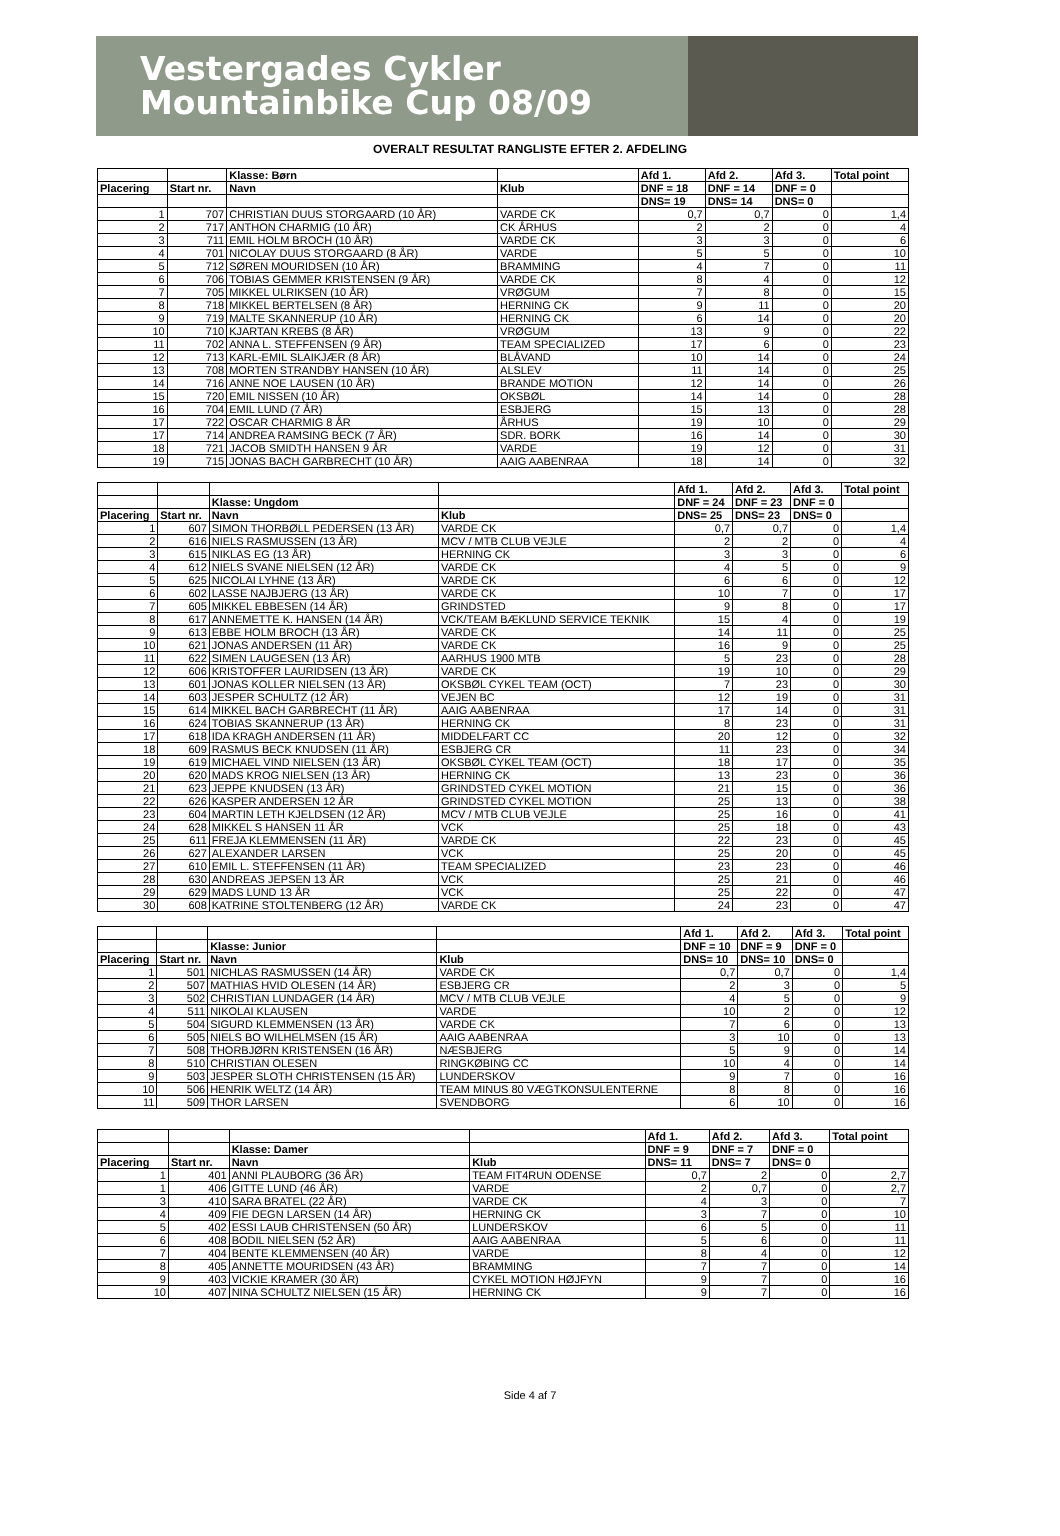Vestergades Cykler
Mountainbike Cup 08/09
OVERALT RESULTAT RANGLISTE EFTER 2. AFDELING
| | | Klasse: Børn | | Afd 1. | Afd 2. | Afd 3. | Total point |
| Placering | Start nr. | Navn | Klub | DNF = 18 | DNF = 14 | DNF = 0 | |
| | | | | DNS= 19 | DNS= 14 | DNS= 0 | |
| 1 | 707 | CHRISTIAN DUUS STORGAARD (10 ÅR) | VARDE CK | 0,7 | 0,7 | 0 | 1,4 |
| 2 | 717 | ANTHON CHARMIG (10 ÅR) | CK ÅRHUS | 2 | 2 | 0 | 4 |
| 3 | 711 | EMIL HOLM BROCH (10 ÅR) | VARDE CK | 3 | 3 | 0 | 6 |
| 4 | 701 | NICOLAY DUUS STORGAARD (8 ÅR) | VARDE | 5 | 5 | 0 | 10 |
| 5 | 712 | SØREN MOURIDSEN (10 ÅR) | BRAMMING | 4 | 7 | 0 | 11 |
| 6 | 706 | TOBIAS GEMMER KRISTENSEN (9 ÅR) | VARDE CK | 8 | 4 | 0 | 12 |
| 7 | 705 | MIKKEL ULRIKSEN (10 ÅR) | VRØGUM | 7 | 8 | 0 | 15 |
| 8 | 718 | MIKKEL BERTELSEN (8 ÅR) | HERNING CK | 9 | 11 | 0 | 20 |
| 9 | 719 | MALTE SKANNERUP (10 ÅR) | HERNING CK | 6 | 14 | 0 | 20 |
| 10 | 710 | KJARTAN KREBS (8 ÅR) | VRØGUM | 13 | 9 | 0 | 22 |
| 11 | 702 | ANNA L. STEFFENSEN (9 ÅR) | TEAM SPECIALIZED | 17 | 6 | 0 | 23 |
| 12 | 713 | KARL-EMIL SLAIKJÆR (8 ÅR) | BLÅVAND | 10 | 14 | 0 | 24 |
| 13 | 708 | MORTEN STRANDBY HANSEN (10 ÅR) | ALSLEV | 11 | 14 | 0 | 25 |
| 14 | 716 | ANNE NOE LAUSEN (10 ÅR) | BRANDE MOTION | 12 | 14 | 0 | 26 |
| 15 | 720 | EMIL NISSEN (10 ÅR) | OKSBØL | 14 | 14 | 0 | 28 |
| 16 | 704 | EMIL LUND (7 ÅR) | ESBJERG | 15 | 13 | 0 | 28 |
| 17 | 722 | OSCAR CHARMIG 8 ÅR | ÅRHUS | 19 | 10 | 0 | 29 |
| 17 | 714 | ANDREA RAMSING BECK (7 ÅR) | SDR. BORK | 16 | 14 | 0 | 30 |
| 18 | 721 | JACOB SMIDTH HANSEN 9 ÅR | VARDE | 19 | 12 | 0 | 31 |
| 19 | 715 | JONAS BACH GARBRECHT (10 ÅR) | AAIG AABENRAA | 18 | 14 | 0 | 32 |
| | | | | Afd 1. | Afd 2. | Afd 3. | Total point |
| | | Klasse: Ungdom | | DNF = 24 | DNF = 23 | DNF = 0 | |
| Placering | Start nr. | Navn | Klub | DNS= 25 | DNS= 23 | DNS= 0 | |
| 1 | 607 | SIMON THORBØLL PEDERSEN (13 ÅR) | VARDE CK | 0,7 | 0,7 | 0 | 1,4 |
| 2 | 616 | NIELS RASMUSSEN (13 ÅR) | MCV / MTB CLUB VEJLE | 2 | 2 | 0 | 4 |
| 3 | 615 | NIKLAS EG (13 ÅR) | HERNING CK | 3 | 3 | 0 | 6 |
| 4 | 612 | NIELS SVANE NIELSEN (12 ÅR) | VARDE CK | 4 | 5 | 0 | 9 |
| 5 | 625 | NICOLAI LYHNE (13 ÅR) | VARDE CK | 6 | 6 | 0 | 12 |
| 6 | 602 | LASSE NAJBJERG (13 ÅR) | VARDE CK | 10 | 7 | 0 | 17 |
| 7 | 605 | MIKKEL EBBESEN (14 ÅR) | GRINDSTED | 9 | 8 | 0 | 17 |
| 8 | 617 | ANNEMETTE K. HANSEN (14 ÅR) | VCK/TEAM BÆKLUND SERVICE TEKNIK | 15 | 4 | 0 | 19 |
| 9 | 613 | EBBE HOLM BROCH (13 ÅR) | VARDE CK | 14 | 11 | 0 | 25 |
| 10 | 621 | JONAS ANDERSEN (11 ÅR) | VARDE CK | 16 | 9 | 0 | 25 |
| 11 | 622 | SIMEN LAUGESEN (13 ÅR) | AARHUS 1900 MTB | 5 | 23 | 0 | 28 |
| 12 | 606 | KRISTOFFER LAURIDSEN (13 ÅR) | VARDE CK | 19 | 10 | 0 | 29 |
| 13 | 601 | JONAS KOLLER NIELSEN (13 ÅR) | OKSBØL CYKEL TEAM (OCT) | 7 | 23 | 0 | 30 |
| 14 | 603 | JESPER SCHULTZ (12 ÅR) | VEJEN BC | 12 | 19 | 0 | 31 |
| 15 | 614 | MIKKEL BACH GARBRECHT (11 ÅR) | AAIG AABENRAA | 17 | 14 | 0 | 31 |
| 16 | 624 | TOBIAS SKANNERUP (13 ÅR) | HERNING CK | 8 | 23 | 0 | 31 |
| 17 | 618 | IDA KRAGH ANDERSEN (11 ÅR) | MIDDELFART CC | 20 | 12 | 0 | 32 |
| 18 | 609 | RASMUS BECK KNUDSEN (11 ÅR) | ESBJERG CR | 11 | 23 | 0 | 34 |
| 19 | 619 | MICHAEL VIND NIELSEN (13 ÅR) | OKSBØL CYKEL TEAM (OCT) | 18 | 17 | 0 | 35 |
| 20 | 620 | MADS KROG NIELSEN (13 ÅR) | HERNING CK | 13 | 23 | 0 | 36 |
| 21 | 623 | JEPPE KNUDSEN (13 ÅR) | GRINDSTED CYKEL MOTION | 21 | 15 | 0 | 36 |
| 22 | 626 | KASPER ANDERSEN 12 ÅR | GRINDSTED CYKEL MOTION | 25 | 13 | 0 | 38 |
| 23 | 604 | MARTIN LETH KJELDSEN (12 ÅR) | MCV / MTB CLUB VEJLE | 25 | 16 | 0 | 41 |
| 24 | 628 | MIKKEL S HANSEN 11 ÅR | VCK | 25 | 18 | 0 | 43 |
| 25 | 611 | FREJA KLEMMENSEN (11 ÅR) | VARDE CK | 22 | 23 | 0 | 45 |
| 26 | 627 | ALEXANDER LARSEN | VCK | 25 | 20 | 0 | 45 |
| 27 | 610 | EMIL L. STEFFENSEN (11 ÅR) | TEAM SPECIALIZED | 23 | 23 | 0 | 46 |
| 28 | 630 | ANDREAS JEPSEN 13 ÅR | VCK | 25 | 21 | 0 | 46 |
| 29 | 629 | MADS LUND 13 ÅR | VCK | 25 | 22 | 0 | 47 |
| 30 | 608 | KATRINE STOLTENBERG (12 ÅR) | VARDE CK | 24 | 23 | 0 | 47 |
| | | | | Afd 1. | Afd 2. | Afd 3. | Total point |
| | | Klasse: Junior | | DNF = 10 | DNF = 9 | DNF = 0 | |
| Placering | Start nr. | Navn | Klub | DNS= 10 | DNS= 10 | DNS= 0 | |
| 1 | 501 | NICHLAS RASMUSSEN (14 ÅR) | VARDE CK | 0,7 | 0,7 | 0 | 1,4 |
| 2 | 507 | MATHIAS HVID OLESEN (14 ÅR) | ESBJERG CR | 2 | 3 | 0 | 5 |
| 3 | 502 | CHRISTIAN LUNDAGER (14 ÅR) | MCV / MTB CLUB VEJLE | 4 | 5 | 0 | 9 |
| 4 | 511 | NIKOLAI KLAUSEN | VARDE | 10 | 2 | 0 | 12 |
| 5 | 504 | SIGURD KLEMMENSEN (13 ÅR) | VARDE CK | 7 | 6 | 0 | 13 |
| 6 | 505 | NIELS BO WILHELMSEN (15 ÅR) | AAIG AABENRAA | 3 | 10 | 0 | 13 |
| 7 | 508 | THORBJØRN KRISTENSEN (16 ÅR) | NÆSBJERG | 5 | 9 | 0 | 14 |
| 8 | 510 | CHRISTIAN OLESEN | RINGKØBING CC | 10 | 4 | 0 | 14 |
| 9 | 503 | JESPER SLOTH CHRISTENSEN (15 ÅR) | LUNDERSKOV | 9 | 7 | 0 | 16 |
| 10 | 506 | HENRIK WELTZ (14 ÅR) | TEAM MINUS 80 VÆGTKONSULENTERNE | 8 | 8 | 0 | 16 |
| 11 | 509 | THOR LARSEN | SVENDBORG | 6 | 10 | 0 | 16 |
| | | | | Afd 1. | Afd 2. | Afd 3. | Total point |
| | | Klasse: Damer | | DNF = 9 | DNF = 7 | DNF = 0 | |
| Placering | Start nr. | Navn | Klub | DNS= 11 | DNS= 7 | DNS= 0 | |
| 1 | 401 | ANNI PLAUBORG (36 ÅR) | TEAM FIT4RUN ODENSE | 0,7 | 2 | 0 | 2,7 |
| 1 | 406 | GITTE LUND (46 ÅR) | VARDE | 2 | 0,7 | 0 | 2,7 |
| 3 | 410 | SARA BRATEL (22 ÅR) | VARDE CK | 4 | 3 | 0 | 7 |
| 4 | 409 | FIE DEGN LARSEN (14 ÅR) | HERNING CK | 3 | 7 | 0 | 10 |
| 5 | 402 | ESSI LAUB CHRISTENSEN (50 ÅR) | LUNDERSKOV | 6 | 5 | 0 | 11 |
| 6 | 408 | BODIL NIELSEN (52 ÅR) | AAIG AABENRAA | 5 | 6 | 0 | 11 |
| 7 | 404 | BENTE KLEMMENSEN (40 ÅR) | VARDE | 8 | 4 | 0 | 12 |
| 8 | 405 | ANNETTE MOURIDSEN (43 ÅR) | BRAMMING | 7 | 7 | 0 | 14 |
| 9 | 403 | VICKIE KRAMER (30 ÅR) | CYKEL MOTION HØJFYN | 9 | 7 | 0 | 16 |
| 10 | 407 | NINA SCHULTZ NIELSEN (15 ÅR) | HERNING CK | 9 | 7 | 0 | 16 |
Side 4 af 7